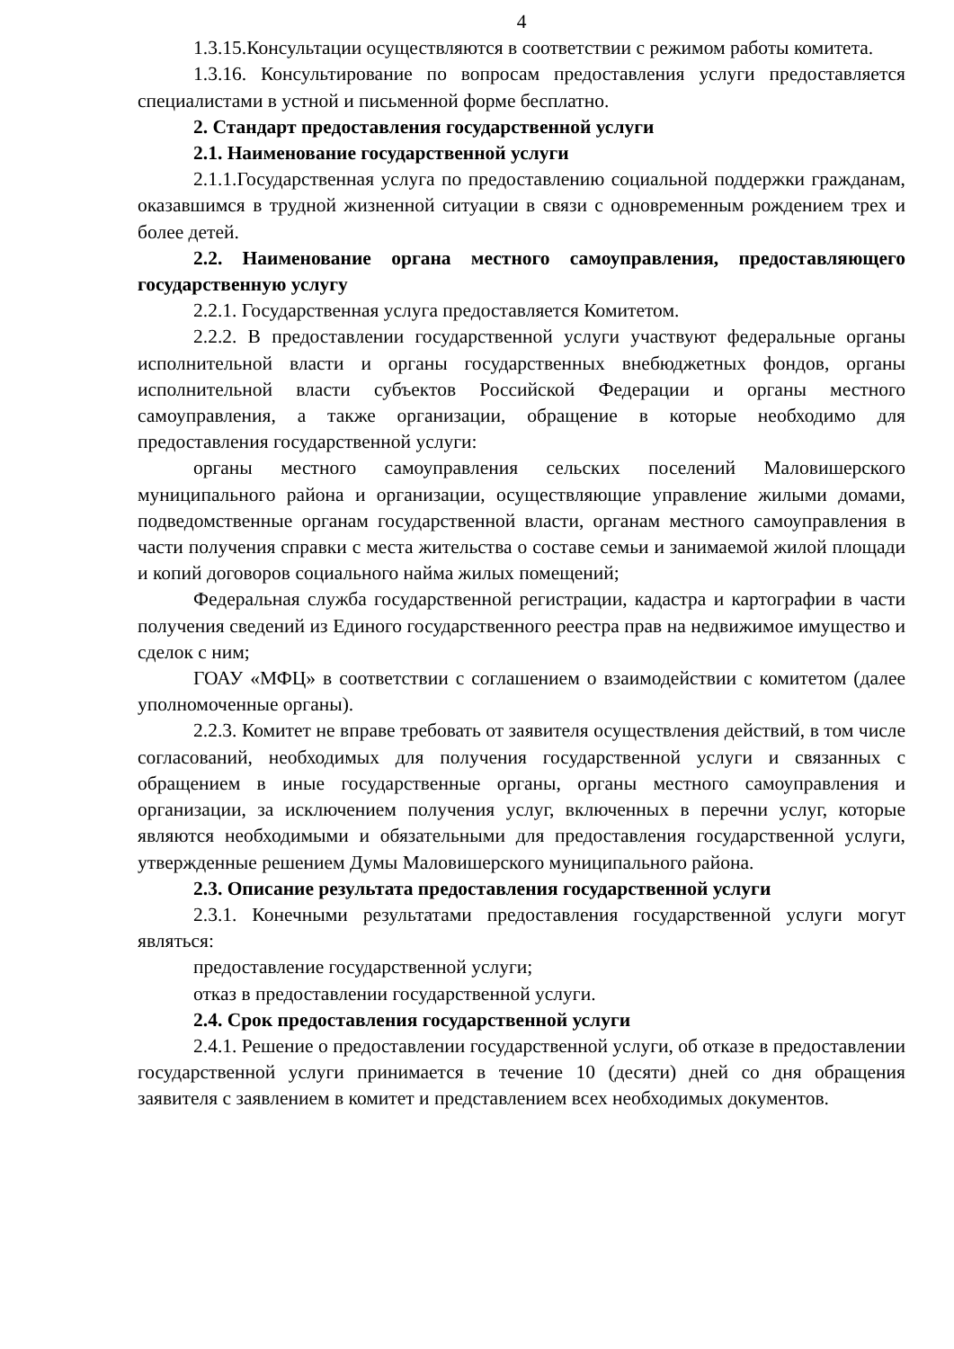4
1.3.15.Консультации осуществляются в соответствии с режимом работы комитета.
1.3.16. Консультирование по вопросам предоставления услуги предоставляется специалистами в устной и письменной форме бесплатно.
2. Стандарт предоставления государственной услуги
2.1. Наименование государственной услуги
2.1.1.Государственная услуга по предоставлению социальной поддержки гражданам, оказавшимся в трудной жизненной ситуации в связи с одновременным рождением трех и более детей.
2.2. Наименование органа местного самоуправления, предоставляющего государственную услугу
2.2.1. Государственная услуга предоставляется Комитетом.
2.2.2. В предоставлении государственной услуги участвуют федеральные органы исполнительной власти и органы государственных внебюджетных фондов, органы исполнительной власти субъектов Российской Федерации и органы местного самоуправления, а также организации, обращение в которые необходимо для предоставления государственной услуги:
органы местного самоуправления сельских поселений Маловишерского муниципального района и организации, осуществляющие управление жилыми домами, подведомственные органам государственной власти, органам местного самоуправления в части получения справки с места жительства о составе семьи и занимаемой жилой площади и копий договоров социального найма жилых помещений;
Федеральная служба государственной регистрации, кадастра и картографии в части получения сведений из Единого государственного реестра прав на недвижимое имущество и сделок с ним;
ГОАУ «МФЦ» в соответствии с соглашением о взаимодействии с комитетом (далее уполномоченные органы).
2.2.3. Комитет не вправе требовать от заявителя осуществления действий, в том числе согласований, необходимых для получения государственной услуги и связанных с обращением в иные государственные органы, органы местного самоуправления и организации, за исключением получения услуг, включенных в перечни услуг, которые являются необходимыми и обязательными для предоставления государственной услуги, утвержденные решением Думы Маловишерского муниципального района.
2.3. Описание результата предоставления государственной услуги
2.3.1. Конечными результатами предоставления государственной услуги могут являться:
предоставление государственной услуги;
отказ в предоставлении государственной услуги.
2.4. Срок предоставления государственной услуги
2.4.1. Решение о предоставлении государственной услуги, об отказе в предоставлении государственной услуги принимается в течение 10 (десяти) дней со дня обращения заявителя с заявлением в комитет и представлением всех необходимых документов.